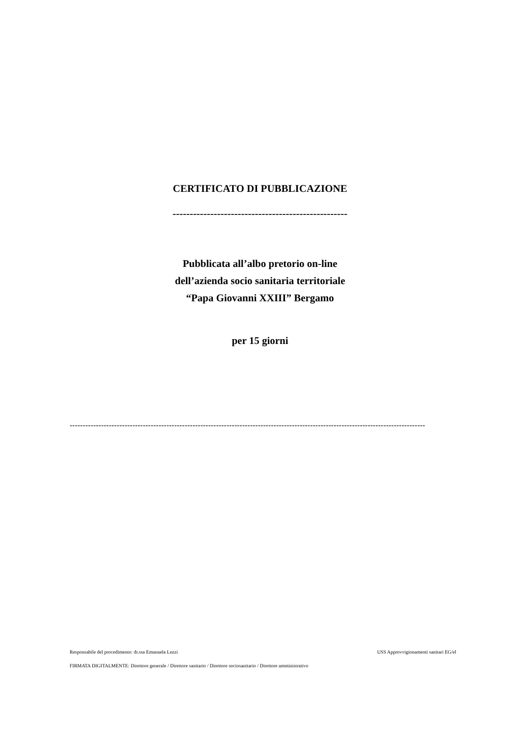CERTIFICATO DI PUBBLICAZIONE
---------------------------------------------------
Pubblicata all’albo pretorio on-line
dell’azienda socio sanitaria territoriale
“Papa Giovanni XXIII” Bergamo
per 15 giorni
----------------------------------------------------------------------------------------------------------------------------------------
Responsabile del procedimento: dr.ssa Emanuela Lezzi USS Approvvigionamenti sanitari EG/el
FIRMATA DIGITALMENTE: Direttore generale / Direttore sanitario / Direttore sociosanitario / Direttore amministrativo